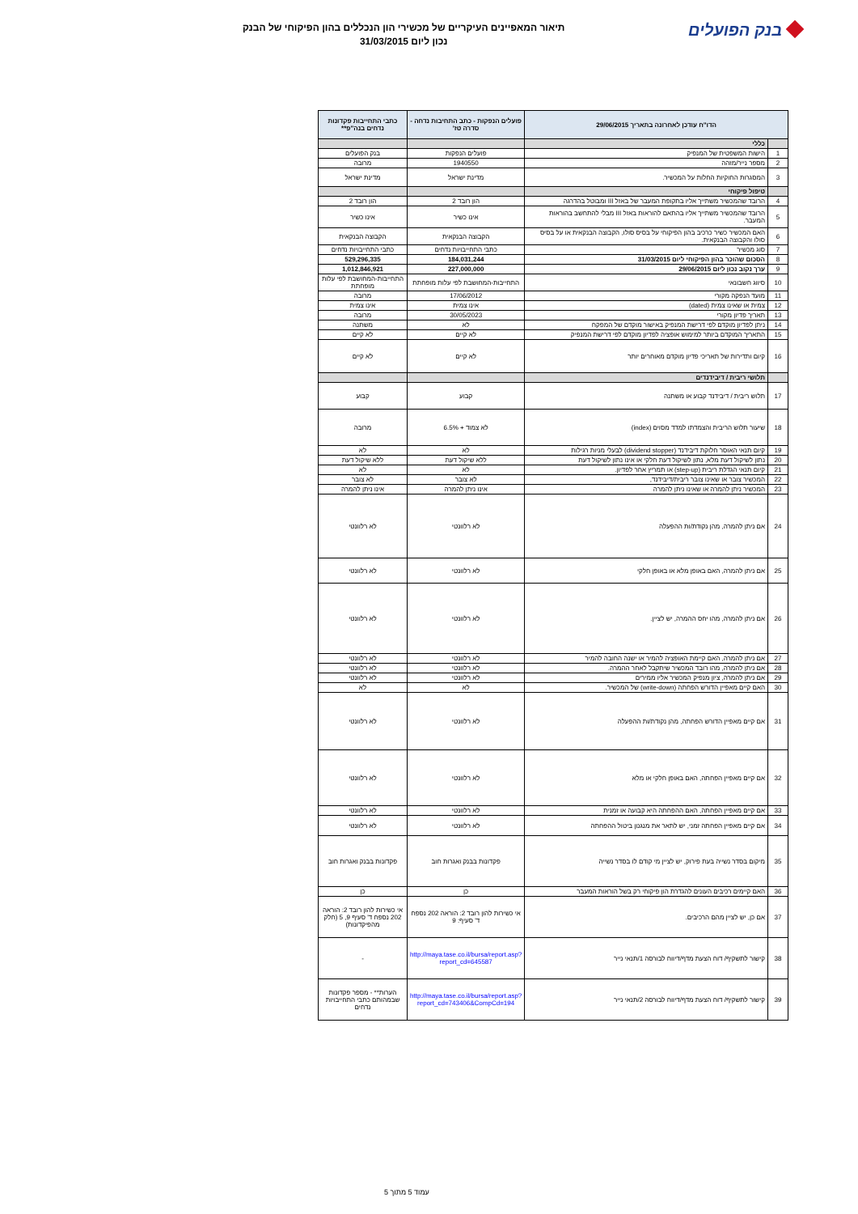בנק הפועלים
תיאור המאפיינים העיקריים של מכשירי הון הנכללים בהון הפיקוחי של הבנק
נכון ליום 31/03/2015
| הדו"ח עודכן לאחרונה בתאריך 29/06/2015 | | פועלים הנפקות - כתב התחיבות נדחה - סדרה טז' | כתבי התחייבות פקדונות נדחים בנה"פ** |
| --- | --- | --- | --- |
| | כללי | | |
| 1 | הישות המשפטית של המנפיק | פועלים הנפקות | בנק הפועלים |
| 2 | מספר נייר/מזהה | 1940550 | מרובה |
| 3 | המסגרות החוקיות החלות על המכשיר. | מדינת ישראל | מדינת ישראל |
| | טיפול פיקוחי | | |
| 4 | הרובד שהמכשיר משתייך אליו בתקופת המעבר של באזל III ומבוטל בהדרגה | הון רובד 2 | הון רובד 2 |
| 5 | הרובד שהמכשיר משתייך אליו בהתאם להוראות באזל III מבלי להתחשב בהוראות המעבר. | אינו כשיר | אינו כשיר |
| 6 | האם המכשיר כשיר כרכיב בהון הפיקוחי על בסיס סולו, הקבוצה הבנקאית או על בסיס סולו והקבוצה הבנקאית. | הקבוצה הבנקאית | הקבוצה הבנקאית |
| 7 | סוג מכשיר | כתבי התחייבויות נדחים | כתבי התחייבויות נדחים |
| 8 | הסכום שהוכר בהון הפיקוחי ליום 31/03/2015 | 184,031,244 | 529,296,335 |
| 9 | ערך נקוב נכון ליום 29/06/2015 | 227,000,000 | 1,012,846,921 |
| 10 | סיווג חשבונאי | התחייבות-המחושבת לפי עלות מופחתת | התחייבות-המחושבת לפי עלות מופחתת |
| 11 | מועד הנפקה מקורי | 17/06/2012 | מרובה |
| 12 | צמית או שאינו צמית (dated) | אינו צמית | אינו צמית |
| 13 | תאריך פדיון מקורי | 30/05/2023 | מרובה |
| 14 | ניתן לפדיון מוקדם לפי דרישת המנפיק באישור מוקדם של המפקח | לא | משתנה |
| 15 | התאריך המוקדם ביותר למימוש אופציה לפדיון מוקדם לפי דרישת המנפיק | לא קיים | לא קיים |
| 16 | קיום ותדירות של תאריכי פדיון מוקדם מאוחרים יותר | לא קיים | לא קיים |
| | תלושי ריבית / דיבידנדים | | |
| 17 | תלוש ריבית / דיבידנד קבוע או משתנה | קבוע | קבוע |
| 18 | שיעור תלוש הריבית והצמדתו למדד מסוים (index) | לא צמוד + 6.5% | מרובה |
| 19 | קיום תנאי האוסר חלוקת דיבידנד (dividend stopper) לבעלי מניות רגילות | לא | לא |
| 20 | נתון לשיקול דעת מלא, נתון לשיקול דעת חלקי או אינו נתון לשיקול דעת | ללא שיקול דעת | ללא שיקול דעת |
| 21 | קיום תנאי הגדלת ריבית (step-up) או תמריץ אחר לפדיון. | לא | לא |
| 22 | המכשיר צובר או שאינו צובר ריבית/דיבידנד, | לא צובר | לא צובר |
| 23 | המכשיר ניתן להמרה או שאינו ניתן להמרה | אינו ניתן להמרה | אינו ניתן להמרה |
| 24 | אם ניתן להמרה, מהן נקודת/ות ההפעלה | לא רלוונטי | לא רלוונטי |
| 25 | אם ניתן להמרה, האם באופן מלא או באופן חלקי | לא רלוונטי | לא רלוונטי |
| 26 | אם ניתן להמרה, מהו יחס ההמרה, יש לציין. | לא רלוונטי | לא רלוונטי |
| 27 | אם ניתן להמרה, האם קיימת האופציה להמיר או ישנה החובה להמיר | לא רלוונטי | לא רלוונטי |
| 28 | אם ניתן להמרה, מהו רובד המכשיר שיתקבל לאחר ההמרה. | לא רלוונטי | לא רלוונטי |
| 29 | אם ניתן להמרה, ציון מנפיק המכשיר אליו ממירים | לא רלוונטי | לא רלוונטי |
| 30 | האם קיים מאפיין הדורש הפחתה (write-down) של המכשיר. | לא | לא |
| 31 | אם קיים מאפיין הדורש הפחתה, מהן נקודת/ות ההפעלה | לא רלוונטי | לא רלוונטי |
| 32 | אם קיים מאפיין הפחתה, האם באופן חלקי או מלא | לא רלוונטי | לא רלוונטי |
| 33 | אם קיים מאפיין הפחתה, האם ההפחתה היא קבועה או זמנית | לא רלוונטי | לא רלוונטי |
| 34 | אם קיים מאפיין הפחתה זמני, יש לתאר את מנגנון ביטול ההפחתה | לא רלוונטי | לא רלוונטי |
| 35 | מיקום בסדר נשייה בעת פירוק, יש לציין מי קודם לו בסדר נשייה | פקדונות בבנק ואגרות חוב | פקדונות בבנק ואגרות חוב |
| 36 | האם קיימים רכיבים העונים להגדרת הון פיקוחי רק בשל הוראות המעבר | כן | כן |
| 37 | אם כן, יש לציין מהם הרכיבים. | אי כשירות להון רובד 2: הוראה 202 נספח ד' סעיף: 9 | אי כשירות להון רובד 2: הוראה 202 נספח ד' סעיף 9, 5 (חלק מהפיקדונות) |
| 38 | קישור לתשקיף/ דוח הצעת מדף/דיווח לבורסה 1/תנאי נייר | http://maya.tase.co.il/bursa/report.asp?report_cd=645587 | - |
| 39 | קישור לתשקיף/ דוח הצעת מדף/דיווח לבורסה 2/תנאי נייר | http://maya.tase.co.il/bursa/report.asp?report_cd=743406&CompCd=194 | הערות** - מספר פקדונות שבמהותם כתבי התחייבויות נדחים |
עמוד 5 מתוך 5